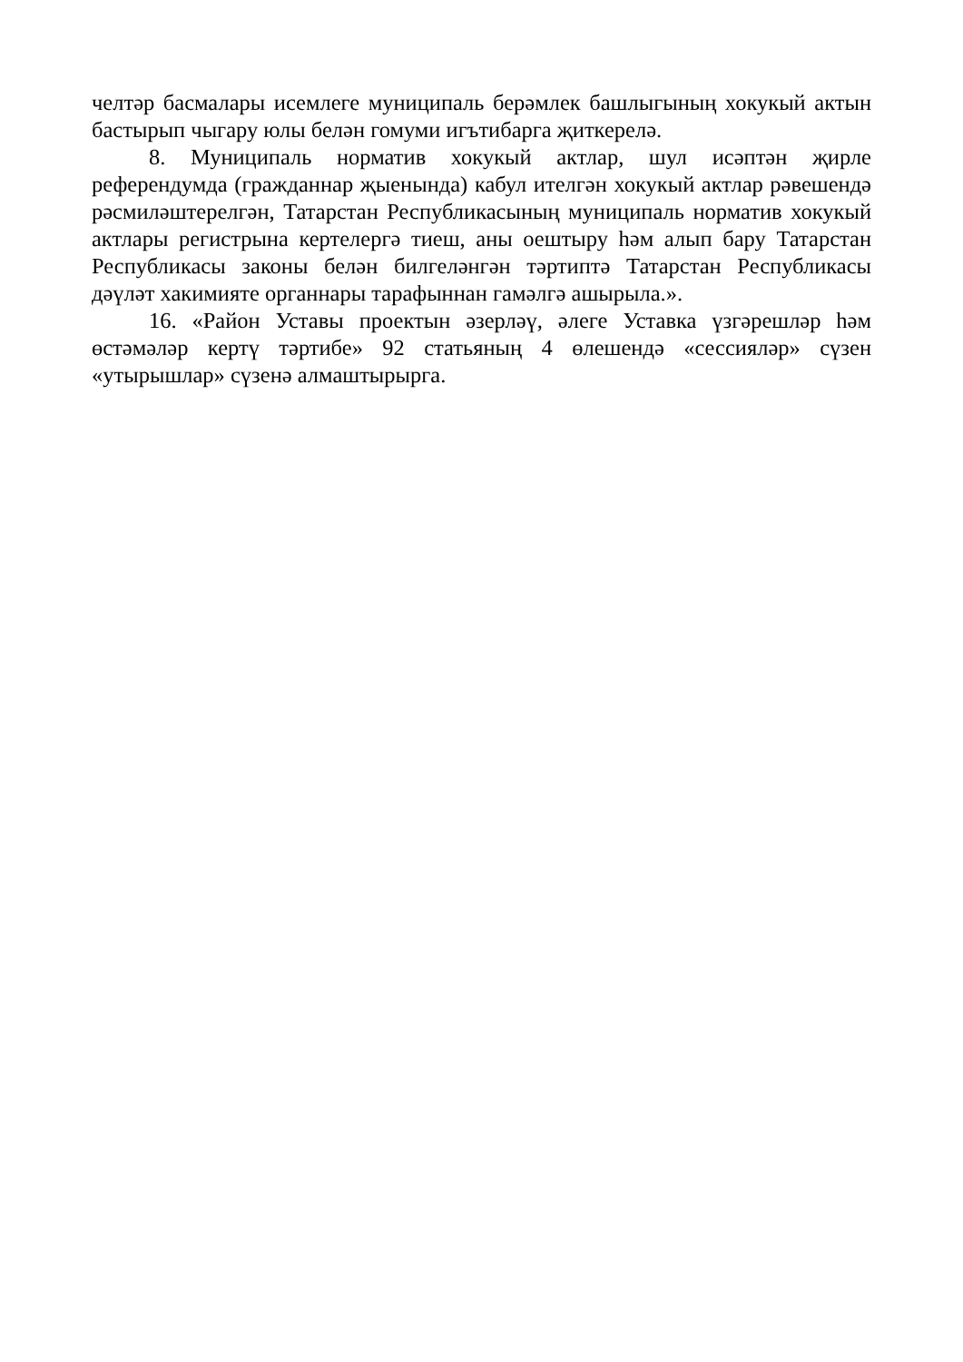челтәр басмалары исемлеге муниципаль берәмлек башлыгының хокукый актын бастырып чыгару юлы белән гомуми игътибарга җиткерелә.
8. Муниципаль норматив хокукый актлар, шул исәптән җирле референдумда (гражданнар җыенында) кабул ителгән хокукый актлар рәвешендә рәсмиләштерелгән, Татарстан Республикасының муниципаль норматив хокукый актлары регистрына кертелергә тиеш, аны оештыру һәм алып бару Татарстан Республикасы законы белән билгеләнгән тәртиптә Татарстан Республикасы дәүләт хакимияте органнары тарафыннан гамәлгә ашырыла.».
16. «Район Уставы проектын әзерләү, әлеге Уставка үзгәрешләр һәм өстәмәләр кертү тәртибе» 92 статьяның 4 өлешендә «сессияләр» сүзен «утырышлар» сүзенә алмаштырырга.